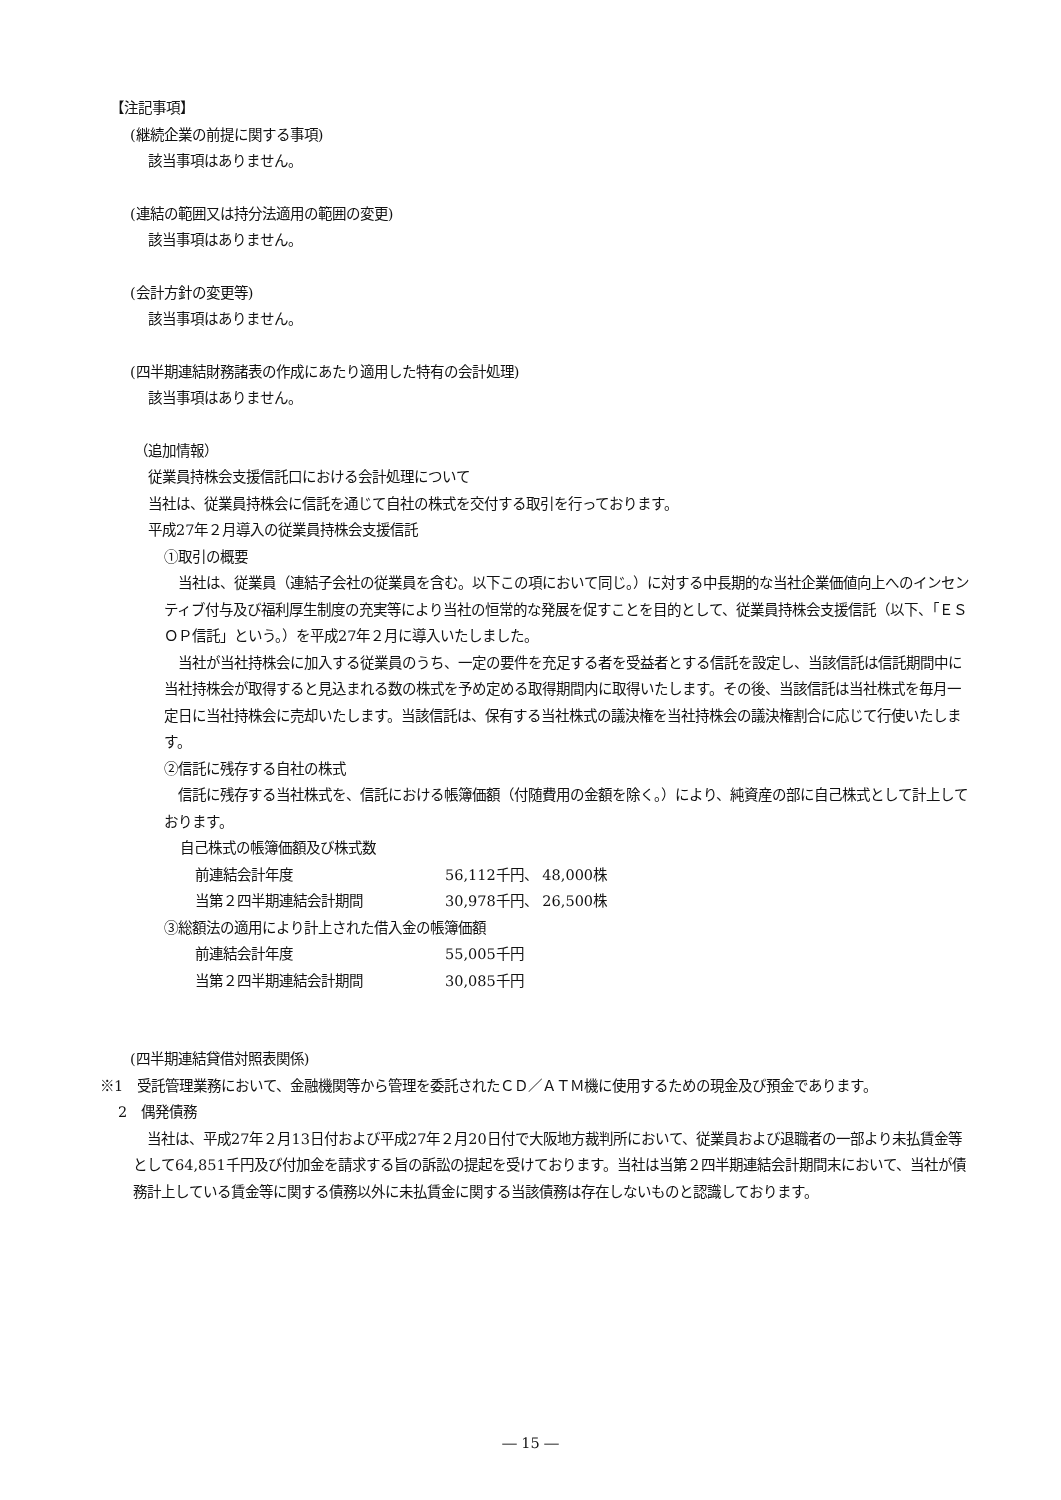【注記事項】
(継続企業の前提に関する事項)
該当事項はありません。
(連結の範囲又は持分法適用の範囲の変更)
該当事項はありません。
(会計方針の変更等)
該当事項はありません。
(四半期連結財務諸表の作成にあたり適用した特有の会計処理)
該当事項はありません。
（追加情報）
従業員持株会支援信託口における会計処理について
当社は、従業員持株会に信託を通じて自社の株式を交付する取引を行っております。
平成27年２月導入の従業員持株会支援信託
①取引の概要
　当社は、従業員（連結子会社の従業員を含む。以下この項において同じ。）に対する中長期的な当社企業価値向上へのインセンティブ付与及び福利厚生制度の充実等により当社の恒常的な発展を促すことを目的として、従業員持株会支援信託（以下、「ＥＳＯＰ信託」という。）を平成27年２月に導入いたしました。
　当社が当社持株会に加入する従業員のうち、一定の要件を充足する者を受益者とする信託を設定し、当該信託は信託期間中に当社持株会が取得すると見込まれる数の株式を予め定める取得期間内に取得いたします。その後、当該信託は当社株式を毎月一定日に当社持株会に売却いたします。当該信託は、保有する当社株式の議決権を当社持株会の議決権割合に応じて行使いたします。
②信託に残存する自社の株式
　信託に残存する当社株式を、信託における帳簿価額（付随費用の金額を除く。）により、純資産の部に自己株式として計上しております。
自己株式の帳簿価額及び株式数
| 前連結会計年度 | 56,112千円、 48,000株 |
| 当第２四半期連結会計期間 | 30,978千円、 26,500株 |
③総額法の適用により計上された借入金の帳簿価額
| 前連結会計年度 | 55,005千円 |
| 当第２四半期連結会計期間 | 30,085千円 |
(四半期連結貸借対照表関係)
※1　受託管理業務において、金融機関等から管理を委託されたＣＤ／ＡＴＭ機に使用するための現金及び預金であります。
2　偶発債務
　当社は、平成27年２月13日付および平成27年２月20日付で大阪地方裁判所において、従業員および退職者の一部より未払賃金等として64,851千円及び付加金を請求する旨の訴訟の提起を受けております。当社は当第２四半期連結会計期間末において、当社が債務計上している賃金等に関する債務以外に未払賃金に関する当該債務は存在しないものと認識しております。
― 15 ―